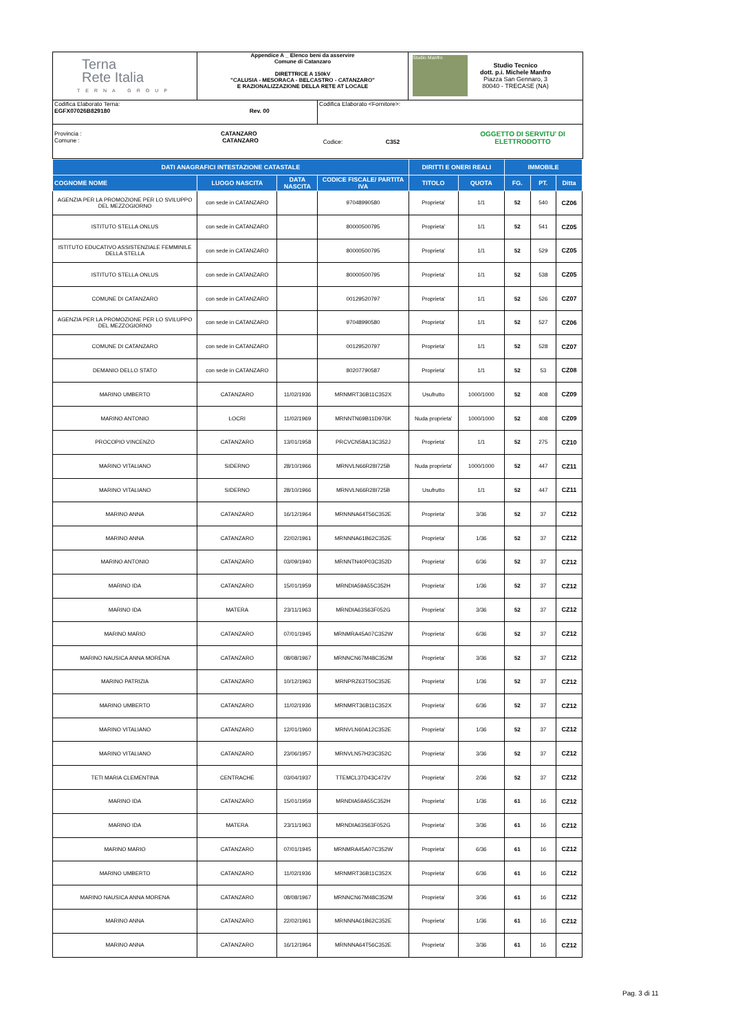| Terna Rete Italia TERNA GROUP | Appendice A _ Elenco beni da asservire Comune di Catanzaro DIRETTRICE A 150kV "CALUSIA - MESORACA - BELCASTRO - CATANZARO" E RAZIONALIZZAZIONE DELLA RETE AT LOCALE | | Studio Manfro Studio Tecnico dott. p.i. Michele Manfro Piazza San Gennaro, 3 80040 - TRECASE (NA) |
| Codifica Elaborato Terna: EGFX07026B829180 Rev. 00 | | Codifica Elaborato <Fornitore>: | |
| Provincia : CATANZARO Comune : CATANZARO Codice: C352 OGGETTO DI SERVITU' DI ELETTRODOTTO | | | |
| DATI ANAGRAFICI INTESTAZIONE CATASTALE | | | | DIRITTI E ONERI REALI | | IMMOBILE | | |
| --- | --- | --- | --- | --- | --- | --- | --- | --- |
| COGNOME NOME | LUOGO NASCITA | DATA NASCITA | CODICE FISCALE/ PARTITA IVA | TITOLO | QUOTA | FG. | PT. | Ditta |
| AGENZIA PER LA PROMOZIONE PER LO SVILUPPO DEL MEZZOGIORNO | con sede in CATANZARO | | 97048990580 | Proprieta' | 1/1 | 52 | 540 | CZ06 |
| ISTITUTO STELLA ONLUS | con sede in CATANZARO | | 80000500795 | Proprieta' | 1/1 | 52 | 541 | CZ05 |
| ISTITUTO EDUCATIVO ASSISTENZIALE FEMMINILE DELLA STELLA | con sede in CATANZARO | | 80000500795 | Proprieta' | 1/1 | 52 | 529 | CZ05 |
| ISTITUTO STELLA ONLUS | con sede in CATANZARO | | 80000500795 | Proprieta' | 1/1 | 52 | 538 | CZ05 |
| COMUNE DI CATANZARO | con sede in CATANZARO | | 00129520797 | Proprieta' | 1/1 | 52 | 526 | CZ07 |
| AGENZIA PER LA PROMOZIONE PER LO SVILUPPO DEL MEZZOGIORNO | con sede in CATANZARO | | 97048990580 | Proprieta' | 1/1 | 52 | 527 | CZ06 |
| COMUNE DI CATANZARO | con sede in CATANZARO | | 00129520797 | Proprieta' | 1/1 | 52 | 528 | CZ07 |
| DEMANIO DELLO STATO | con sede in CATANZARO | | 80207790587 | Proprieta' | 1/1 | 52 | 53 | CZ08 |
| MARINO UMBERTO | CATANZARO | 11/02/1936 | MRNMRT36B11C352X | Usufrutto | 1000/1000 | 52 | 408 | CZ09 |
| MARINO ANTONIO | LOCRI | 11/02/1969 | MRNNTN69B11D976K | Nuda proprieta' | 1000/1000 | 52 | 408 | CZ09 |
| PROCOPIO VINCENZO | CATANZARO | 13/01/1958 | PRCVCN58A13C352J | Proprieta' | 1/1 | 52 | 275 | CZ10 |
| MARINO VITALIANO | SIDERNO | 28/10/1966 | MRNVLN66R28I725B | Nuda proprieta' | 1000/1000 | 52 | 447 | CZ11 |
| MARINO VITALIANO | SIDERNO | 28/10/1966 | MRNVLN66R28I725B | Usufrutto | 1/1 | 52 | 447 | CZ11 |
| MARINO ANNA | CATANZARO | 16/12/1964 | MRNNNA64T56C352E | Proprieta' | 3/36 | 52 | 37 | CZ12 |
| MARINO ANNA | CATANZARO | 22/02/1961 | MRNNNA61B62C352E | Proprieta' | 1/36 | 52 | 37 | CZ12 |
| MARINO ANTONIO | CATANZARO | 03/09/1940 | MRNNTN40P03C352D | Proprieta' | 6/36 | 52 | 37 | CZ12 |
| MARINO IDA | CATANZARO | 15/01/1959 | MRNDIA59A55C352H | Proprieta' | 1/36 | 52 | 37 | CZ12 |
| MARINO IDA | MATERA | 23/11/1963 | MRNDIA63S63F052G | Proprieta' | 3/36 | 52 | 37 | CZ12 |
| MARINO MARIO | CATANZARO | 07/01/1945 | MRNMRA45A07C352W | Proprieta' | 6/36 | 52 | 37 | CZ12 |
| MARINO NAUSICA ANNA MORENA | CATANZARO | 08/08/1967 | MRNNCN67M48C352M | Proprieta' | 3/36 | 52 | 37 | CZ12 |
| MARINO PATRIZIA | CATANZARO | 10/12/1963 | MRNPRZ63T50C352E | Proprieta' | 1/36 | 52 | 37 | CZ12 |
| MARINO UMBERTO | CATANZARO | 11/02/1936 | MRNMRT36B11C352X | Proprieta' | 6/36 | 52 | 37 | CZ12 |
| MARINO VITALIANO | CATANZARO | 12/01/1960 | MRNVLN60A12C352E | Proprieta' | 1/36 | 52 | 37 | CZ12 |
| MARINO VITALIANO | CATANZARO | 23/06/1957 | MRNVLN57H23C352C | Proprieta' | 3/36 | 52 | 37 | CZ12 |
| TETI MARIA CLEMENTINA | CENTRACHE | 03/04/1937 | TTEMCL37D43C472V | Proprieta' | 2/36 | 52 | 37 | CZ12 |
| MARINO IDA | CATANZARO | 15/01/1959 | MRNDIA59A55C352H | Proprieta' | 1/36 | 61 | 16 | CZ12 |
| MARINO IDA | MATERA | 23/11/1963 | MRNDIA63S63F052G | Proprieta' | 3/36 | 61 | 16 | CZ12 |
| MARINO MARIO | CATANZARO | 07/01/1945 | MRNMRA45A07C352W | Proprieta' | 6/36 | 61 | 16 | CZ12 |
| MARINO UMBERTO | CATANZARO | 11/02/1936 | MRNMRT36B11C352X | Proprieta' | 6/36 | 61 | 16 | CZ12 |
| MARINO NAUSICA ANNA MORENA | CATANZARO | 08/08/1967 | MRNNCN67M48C352M | Proprieta' | 3/36 | 61 | 16 | CZ12 |
| MARINO ANNA | CATANZARO | 22/02/1961 | MRNNNA61B62C352E | Proprieta' | 1/36 | 61 | 16 | CZ12 |
| MARINO ANNA | CATANZARO | 16/12/1964 | MRNNNA64T56C352E | Proprieta' | 3/36 | 61 | 16 | CZ12 |
Pag. 3 di 11